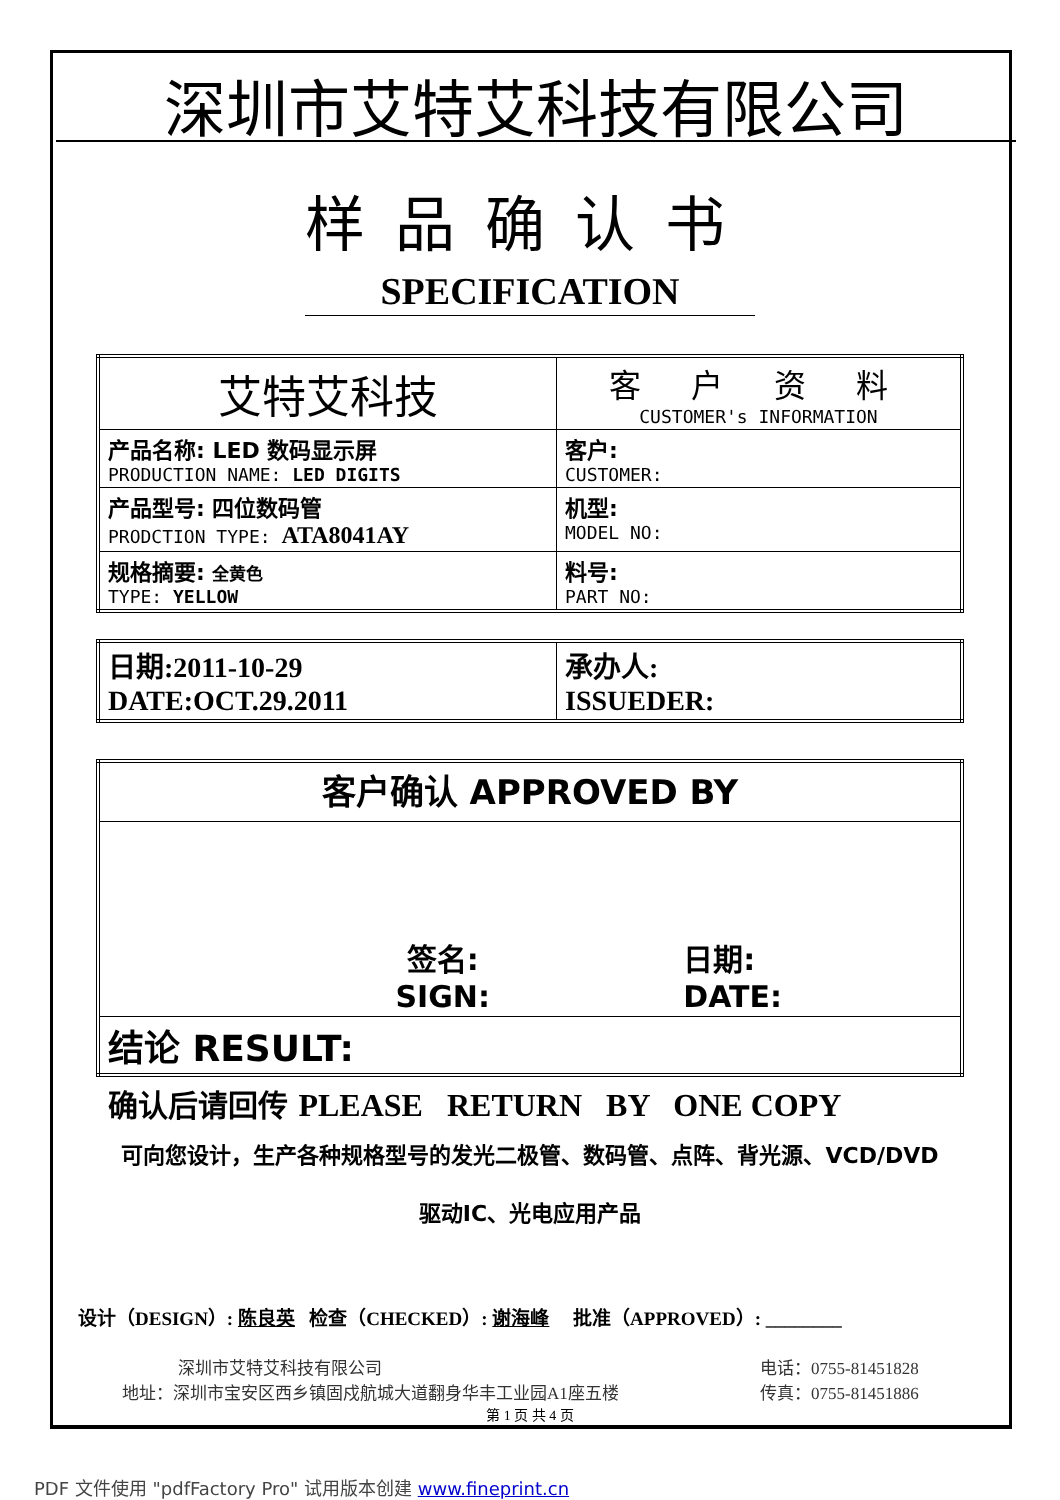深圳市艾特艾科技有限公司
样品确认书
SPECIFICATION
| 艾特艾科技 | 客 户 资 料 CUSTOMER's INFORMATION |
| 产品名称: LED 数码显示屏 PRODUCTION NAME: LED DIGITS | 客户: CUSTOMER: |
| 产品型号: 四位数码管 PRODCTION TYPE: ATA8041AY | 机型: MODEL NO: |
| 规格摘要: 全黄色 TYPE: YELLOW | 料号: PART NO: |
| 日期:2011-10-29 DATE:OCT.29.2011 | 承办人: ISSUEDER: |
| 客户确认 APPROVED BY | |
| 签名: SIGN: | 日期: DATE: |
| 结论 RESULT: | |
确认后请回传 PLEASE RETURN BY ONE COPY
可向您设计，生产各种规格型号的发光二极管、数码管、点阵、背光源、VCD/DVD
驱动IC、光电应用产品
设计（DESIGN）: 陈良英 检查（CHECKED）: 谢海峰 批准（APPROVED）: ________
深圳市艾特艾科技有限公司
地址：深圳市宝安区西乡镇固戍航城大道翻身华丰工业园A1座五楼
电话：0755-81451828
传真：0755-81451886
第 1 页 共 4 页
PDF 文件使用 "pdfFactory Pro" 试用版本创建 www.fineprint.cn